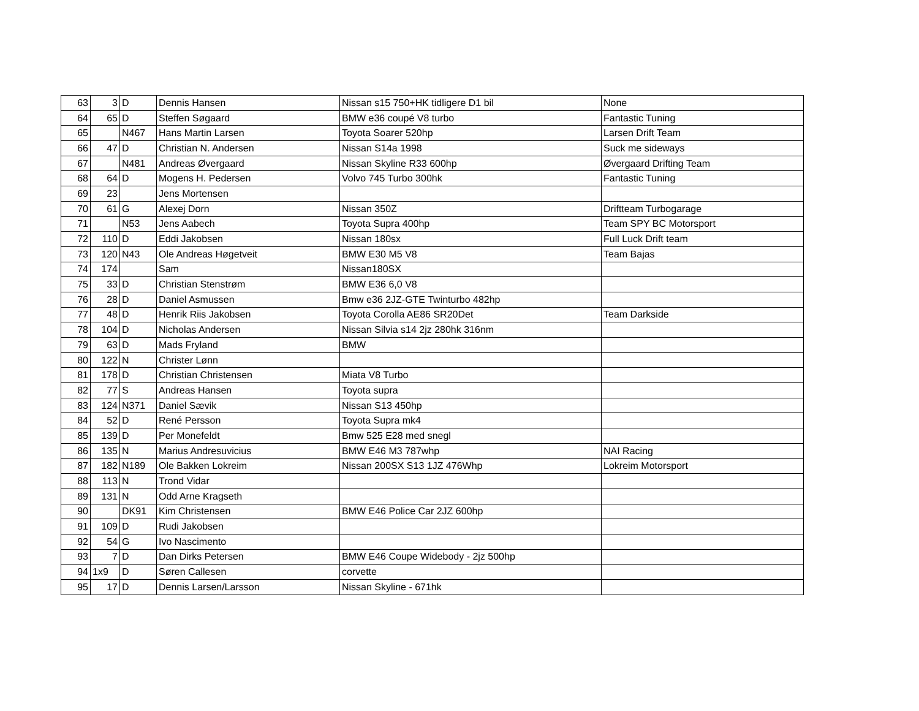| 63 | 3 | D | Dennis Hansen | Nissan s15 750+HK tidligere D1 bil | None |
| 64 | 65 | D | Steffen Søgaard | BMW e36 coupé V8 turbo | Fantastic Tuning |
| 65 | | N467 | Hans Martin Larsen | Toyota Soarer 520hp | Larsen Drift Team |
| 66 | 47 | D | Christian N. Andersen | Nissan S14a 1998 | Suck me sideways |
| 67 | | N481 | Andreas Øvergaard | Nissan Skyline R33 600hp | Øvergaard Drifting Team |
| 68 | 64 | D | Mogens H. Pedersen | Volvo 745 Turbo 300hk | Fantastic Tuning |
| 69 | 23 | | Jens Mortensen | | |
| 70 | 61 | G | Alexej Dorn | Nissan 350Z | Driftteam Turbogarage |
| 71 | | N53 | Jens Aabech | Toyota Supra 400hp | Team SPY BC Motorsport |
| 72 | 110 | D | Eddi Jakobsen | Nissan 180sx | Full Luck Drift team |
| 73 | 120 | N43 | Ole Andreas Høgetveit | BMW E30 M5 V8 | Team Bajas |
| 74 | 174 | | Sam | Nissan180SX | |
| 75 | 33 | D | Christian Stenstrøm | BMW E36 6,0 V8 | |
| 76 | 28 | D | Daniel Asmussen | Bmw e36 2JZ-GTE Twinturbo 482hp | |
| 77 | 48 | D | Henrik Riis Jakobsen | Toyota Corolla AE86 SR20Det | Team Darkside |
| 78 | 104 | D | Nicholas Andersen | Nissan Silvia s14 2jz 280hk 316nm | |
| 79 | 63 | D | Mads Fryland | BMW | |
| 80 | 122 | N | Christer Lønn | | |
| 81 | 178 | D | Christian Christensen | Miata V8 Turbo | |
| 82 | 77 | S | Andreas Hansen | Toyota supra | |
| 83 | 124 | N371 | Daniel Sævik | Nissan S13 450hp | |
| 84 | 52 | D | René Persson | Toyota Supra mk4 | |
| 85 | 139 | D | Per Monefeldt | Bmw 525 E28 med snegl | |
| 86 | 135 | N | Marius Andresuvicius | BMW E46 M3 787whp | NAI Racing |
| 87 | 182 | N189 | Ole Bakken Lokreim | Nissan 200SX S13 1JZ 476Whp | Lokreim Motorsport |
| 88 | 113 | N | Trond Vidar | | |
| 89 | 131 | N | Odd Arne Kragseth | | |
| 90 | | DK91 | Kim Christensen | BMW E46 Police Car 2JZ 600hp | |
| 91 | 109 | D | Rudi Jakobsen | | |
| 92 | 54 | G | Ivo Nascimento | | |
| 93 | 7 | D | Dan Dirks Petersen | BMW E46 Coupe Widebody - 2jz 500hp | |
| 94 | 1x9 | D | Søren Callesen | corvette | |
| 95 | 17 | D | Dennis Larsen/Larsson | Nissan Skyline - 671hk | |